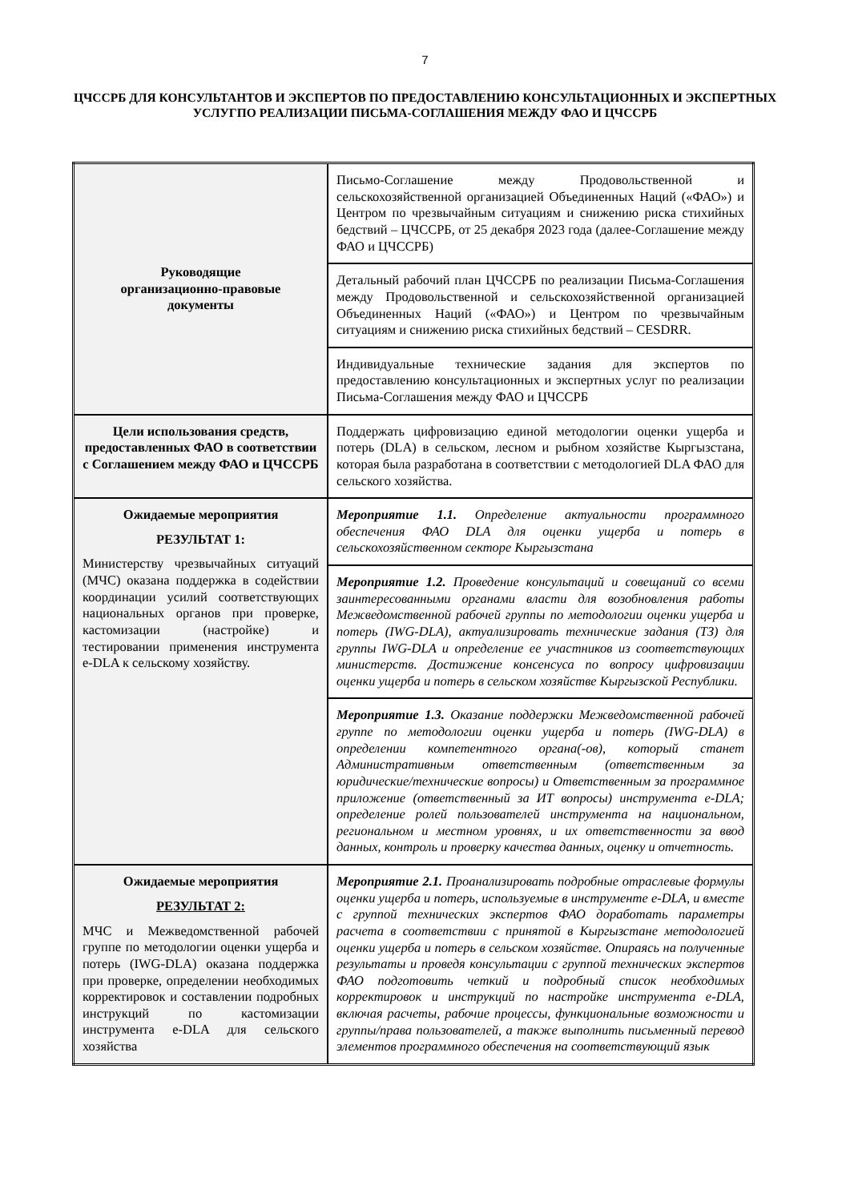7
ЦЧССРБ ДЛЯ КОНСУЛЬТАНТОВ И ЭКСПЕРТОВ ПО ПРЕДОСТАВЛЕНИЮ КОНСУЛЬТАЦИОННЫХ И ЭКСПЕРТНЫХ УСЛУГПО РЕАЛИЗАЦИИ ПИСЬМА-СОГЛАШЕНИЯ МЕЖДУ ФАО И ЦЧССРБ
| Руководящие организационно-правовые документы | Письмо-Соглашение между Продовольственной и сельскохозяйственной организацией Объединенных Наций («ФАО») и Центром по чрезвычайным ситуациям и снижению риска стихийных бедствий – ЦЧССРБ, от 25 декабря 2023 года (далее-Соглашение между ФАО и ЦЧССРБ) |
| | Детальный рабочий план ЦЧССРБ по реализации Письма-Соглашения между Продовольственной и сельскохозяйственной организацией Объединенных Наций («ФАО») и Центром по чрезвычайным ситуациям и снижению риска стихийных бедствий – CESDRR. |
| | Индивидуальные технические задания для экспертов по предоставлению консультационных и экспертных услуг по реализации Письма-Соглашения между ФАО и ЦЧССРБ |
| Цели использования средств, предоставленных ФАО в соответствии с Соглашением между ФАО и ЦЧССРБ | Поддержать цифровизацию единой методологии оценки ущерба и потерь (DLA) в сельском, лесном и рыбном хозяйстве Кыргызстана, которая была разработана в соответствии с методологией DLA ФАО для сельского хозяйства. |
| Ожидаемые мероприятия РЕЗУЛЬТАТ 1: Министерству чрезвычайных ситуаций (МЧС) оказана поддержка в содействии координации усилий соответствующих национальных органов при проверке, кастомизации (настройке) и тестировании применения инструмента e-DLA к сельскому хозяйству. | Мероприятие 1.1. Определение актуальности программного обеспечения ФАО DLA для оценки ущерба и потерь в сельскохозяйственном секторе Кыргызстана |
| | Мероприятие 1.2. Проведение консультаций и совещаний со всеми заинтересованными органами власти для возобновления работы Межведомственной рабочей группы по методологии оценки ущерба и потерь (IWG-DLA), актуализировать технические задания (ТЗ) для группы IWG-DLA и определение ее участников из соответствующих министерств. Достижение консенсуса по вопросу цифровизации оценки ущерба и потерь в сельском хозяйстве Кыргызской Республики. |
| | Мероприятие 1.3. Оказание поддержки Межведомственной рабочей группе по методологии оценки ущерба и потерь (IWG-DLA) в определении компетентного органа(-ов), который станет Административным ответственным (ответственным за юридические/технические вопросы) и Ответственным за программное приложение (ответственный за ИТ вопросы) инструмента e-DLA; определение ролей пользователей инструмента на национальном, региональном и местном уровнях, и их ответственности за ввод данных, контроль и проверку качества данных, оценку и отчетность. |
| Ожидаемые мероприятия РЕЗУЛЬТАТ 2: МЧС и Межведомственной рабочей группе по методологии оценки ущерба и потерь (IWG-DLA) оказана поддержка при проверке, определении необходимых корректировок и составлении подробных инструкций по кастомизации инструмента e-DLA для сельского хозяйства | Мероприятие 2.1. Проанализировать подробные отраслевые формулы оценки ущерба и потерь, используемые в инструменте e-DLA, и вместе с группой технических экспертов ФАО доработать параметры расчета в соответствии с принятой в Кыргызстане методологией оценки ущерба и потерь в сельском хозяйстве. Опираясь на полученные результаты и проведя консультации с группой технических экспертов ФАО подготовить четкий и подробный список необходимых корректировок и инструкций по настройке инструмента e-DLA, включая расчеты, рабочие процессы, функциональные возможности и группы/права пользователей, а также выполнить письменный перевод элементов программного обеспечения на соответствующий язык |